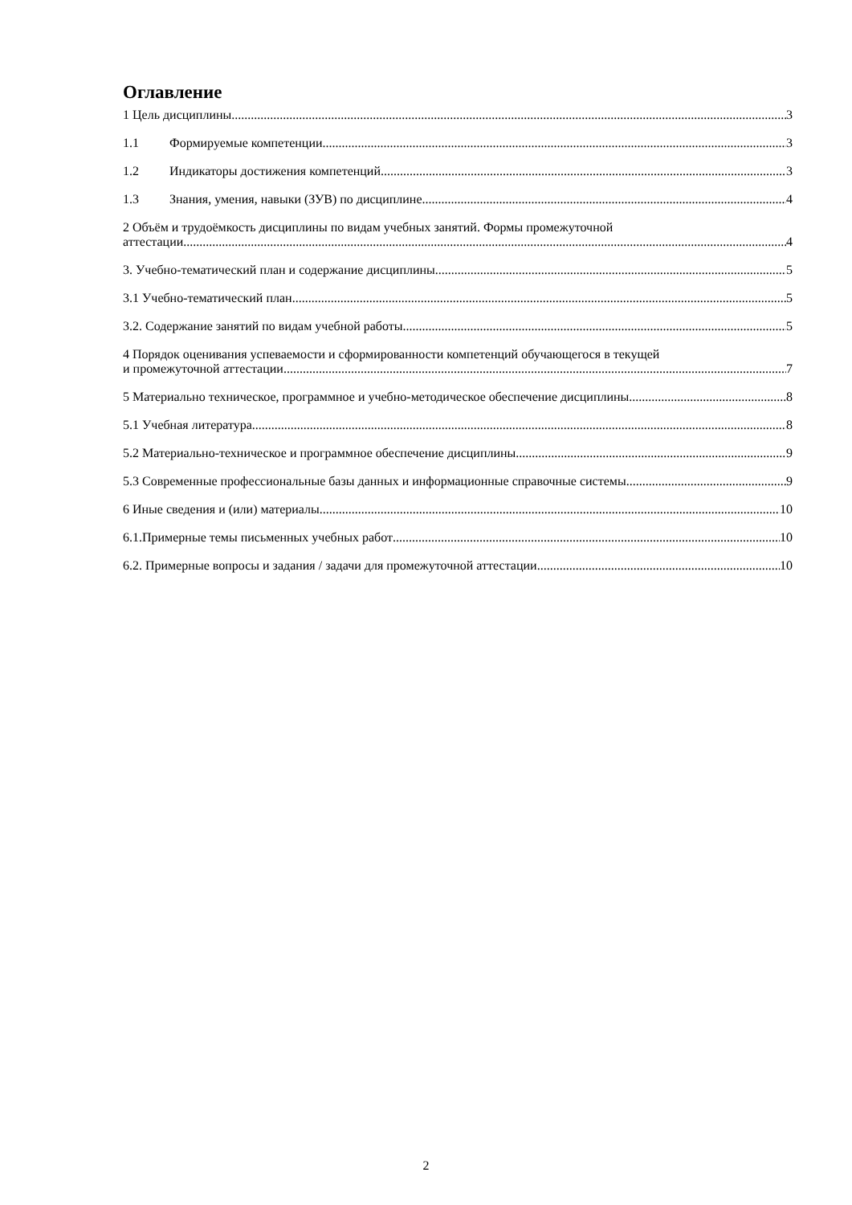Оглавление
1 Цель дисциплины. 3
1.1 Формируемые компетенции 3
1.2 Индикаторы достижения компетенций 3
1.3 Знания, умения, навыки (ЗУВ) по дисциплине 4
2 Объём и трудоёмкость дисциплины по видам учебных занятий. Формы промежуточной
аттестации. 4
3. Учебно-тематический план и содержание дисциплины. 5
3.1 Учебно-тематический план 5
3.2. Содержание занятий по видам учебной работы 5
4 Порядок оценивания успеваемости и сформированности компетенций обучающегося в текущей
и промежуточной аттестации. 7
5 Материально техническое, программное и учебно-методическое обеспечение дисциплины. 8
5.1 Учебная литература 8
5.2 Материально-техническое и программное обеспечение дисциплины. 9
5.3 Современные профессиональные базы данных и информационные справочные системы. 9
6 Иные сведения и (или) материалы. 10
6.1.Примерные темы письменных учебных работ 10
6.2. Примерные вопросы и задания / задачи для промежуточной аттестации 10
2